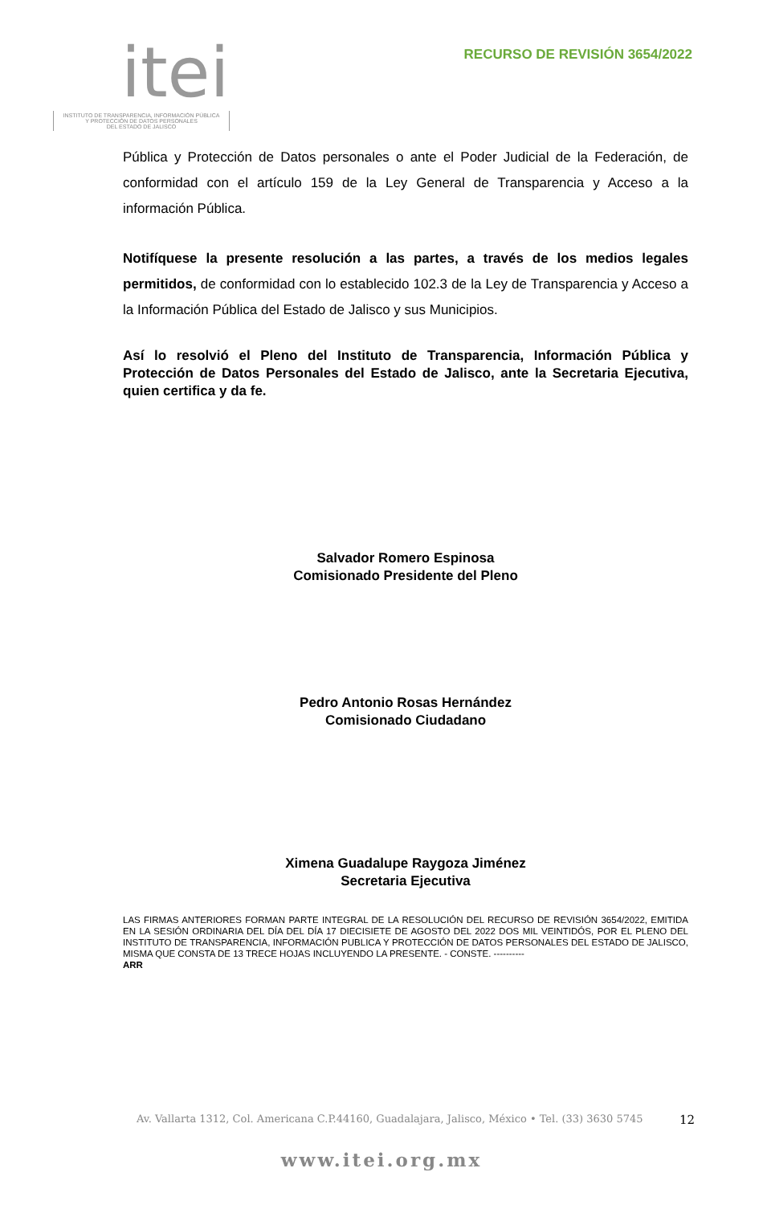itei
INSTITUTO DE TRANSPARENCIA, INFORMACIÓN PÚBLICA
Y PROTECCIÓN DE DATOS PERSONALES
DEL ESTADO DE JALISCO
RECURSO DE REVISIÓN 3654/2022
Pública y Protección de Datos personales o ante el Poder Judicial de la Federación, de conformidad con el artículo 159 de la Ley General de Transparencia y Acceso a la información Pública.
Notifíquese la presente resolución a las partes, a través de los medios legales permitidos, de conformidad con lo establecido 102.3 de la Ley de Transparencia y Acceso a la Información Pública del Estado de Jalisco y sus Municipios.
Así lo resolvió el Pleno del Instituto de Transparencia, Información Pública y Protección de Datos Personales del Estado de Jalisco, ante la Secretaria Ejecutiva, quien certifica y da fe.
Salvador Romero Espinosa
Comisionado Presidente del Pleno
Pedro Antonio Rosas Hernández
Comisionado Ciudadano
Ximena Guadalupe Raygoza Jiménez
Secretaria Ejecutiva
LAS FIRMAS ANTERIORES FORMAN PARTE INTEGRAL DE LA RESOLUCIÓN DEL RECURSO DE REVISIÓN 3654/2022, EMITIDA EN LA SESIÓN ORDINARIA DEL DÍA DEL DÍA 17 DIECISIETE DE AGOSTO DEL 2022 DOS MIL VEINTIDÓS, POR EL PLENO DEL INSTITUTO DE TRANSPARENCIA, INFORMACIÓN PUBLICA Y PROTECCIÓN DE DATOS PERSONALES DEL ESTADO DE JALISCO, MISMA QUE CONSTA DE 13 TRECE HOJAS INCLUYENDO LA PRESENTE. - CONSTE. ----------
ARR
Av. Vallarta 1312, Col. Americana C.P.44160, Guadalajara, Jalisco, México • Tel. (33) 3630 5745 12
www.itei.org.mx